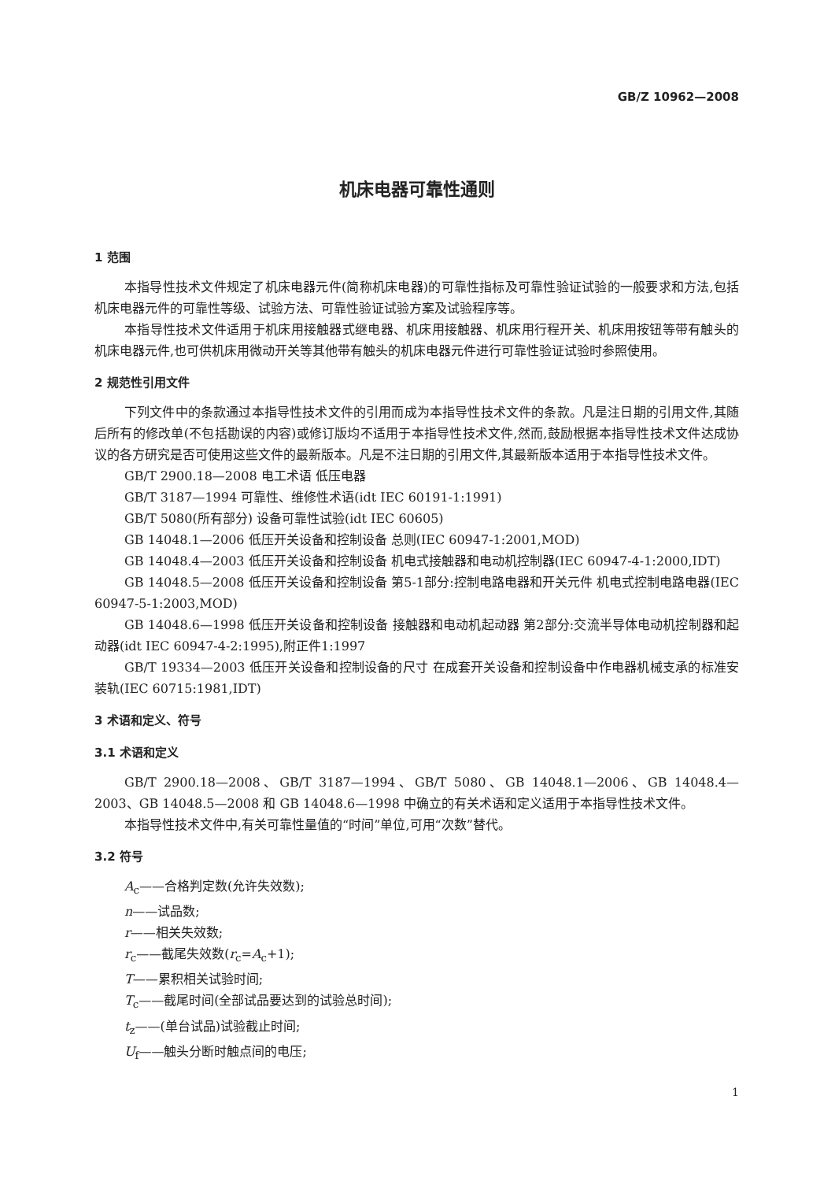GB/Z 10962—2008
机床电器可靠性通则
1 范围
本指导性技术文件规定了机床电器元件(简称机床电器)的可靠性指标及可靠性验证试验的一般要求和方法,包括机床电器元件的可靠性等级、试验方法、可靠性验证试验方案及试验程序等。
本指导性技术文件适用于机床用接触器式继电器、机床用接触器、机床用行程开关、机床用按钮等带有触头的机床电器元件,也可供机床用微动开关等其他带有触头的机床电器元件进行可靠性验证试验时参照使用。
2 规范性引用文件
下列文件中的条款通过本指导性技术文件的引用而成为本指导性技术文件的条款。凡是注日期的引用文件,其随后所有的修改单(不包括勘误的内容)或修订版均不适用于本指导性技术文件,然而,鼓励根据本指导性技术文件达成协议的各方研究是否可使用这些文件的最新版本。凡是不注日期的引用文件,其最新版本适用于本指导性技术文件。
GB/T 2900.18—2008 电工术语 低压电器
GB/T 3187—1994 可靠性、维修性术语(idt IEC 60191-1:1991)
GB/T 5080(所有部分) 设备可靠性试验(idt IEC 60605)
GB 14048.1—2006 低压开关设备和控制设备 总则(IEC 60947-1:2001,MOD)
GB 14048.4—2003 低压开关设备和控制设备 机电式接触器和电动机控制器(IEC 60947-4-1:2000,IDT)
GB 14048.5—2008 低压开关设备和控制设备 第5-1部分:控制电路电器和开关元件 机电式控制电路电器(IEC 60947-5-1:2003,MOD)
GB 14048.6—1998 低压开关设备和控制设备 接触器和电动机起动器 第2部分:交流半导体电动机控制器和起动器(idt IEC 60947-4-2:1995),附正件1:1997
GB/T 19334—2003 低压开关设备和控制设备的尺寸 在成套开关设备和控制设备中作电器机械支承的标准安装轨(IEC 60715:1981,IDT)
3 术语和定义、符号
3.1 术语和定义
GB/T 2900.18—2008、GB/T 3187—1994、GB/T 5080、GB 14048.1—2006、GB 14048.4—2003、GB 14048.5—2008 和 GB 14048.6—1998 中确立的有关术语和定义适用于本指导性技术文件。
本指导性技术文件中,有关可靠性量值的“时间”单位,可用“次数”替代。
3.2 符号
A<sub>c</sub>——合格判定数(允许失效数);
n——试品数;
r——相关失效数;
r<sub>c</sub>——截尾失效数(r<sub>c</sub>=A<sub>c</sub>+1);
T——累积相关试验时间;
T<sub>c</sub>——截尾时间(全部试品要达到的试验总时间);
t<sub>z</sub>——(单台试品)试验截止时间;
U<sub>f</sub>——触头分断时触点间的电压;
1